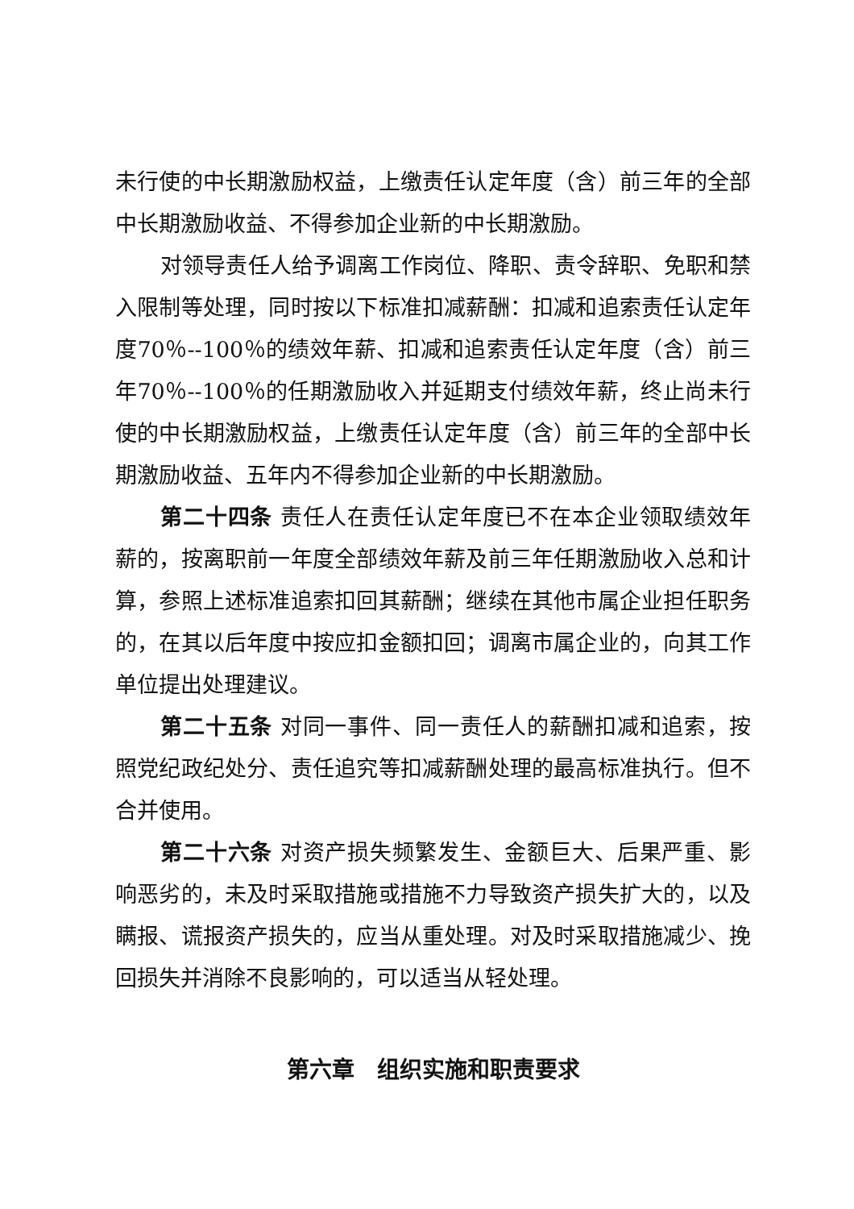未行使的中长期激励权益，上缴责任认定年度（含）前三年的全部中长期激励收益、不得参加企业新的中长期激励。
对领导责任人给予调离工作岗位、降职、责令辞职、免职和禁入限制等处理，同时按以下标准扣减薪酬：扣减和追索责任认定年度70％--100％的绩效年薪、扣减和追索责任认定年度（含）前三年70％--100％的任期激励收入并延期支付绩效年薪，终止尚未行使的中长期激励权益，上缴责任认定年度（含）前三年的全部中长期激励收益、五年内不得参加企业新的中长期激励。
第二十四条 责任人在责任认定年度已不在本企业领取绩效年薪的，按离职前一年度全部绩效年薪及前三年任期激励收入总和计算，参照上述标准追索扣回其薪酬；继续在其他市属企业担任职务的，在其以后年度中按应扣金额扣回；调离市属企业的，向其工作单位提出处理建议。
第二十五条 对同一事件、同一责任人的薪酬扣减和追索，按照党纪政纪处分、责任追究等扣减薪酬处理的最高标准执行。但不合并使用。
第二十六条 对资产损失频繁发生、金额巨大、后果严重、影响恶劣的，未及时采取措施或措施不力导致资产损失扩大的，以及瞒报、谎报资产损失的，应当从重处理。对及时采取措施减少、挽回损失并消除不良影响的，可以适当从轻处理。
第六章　组织实施和职责要求